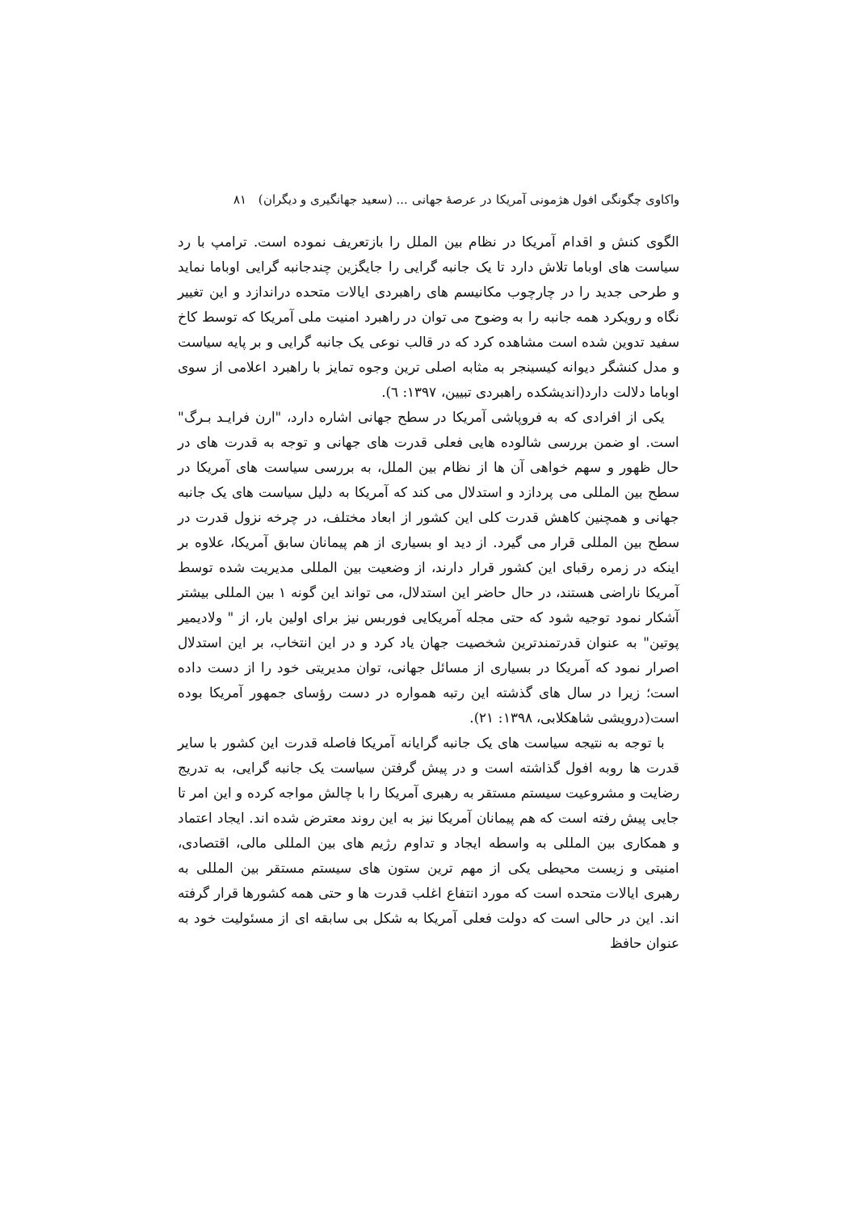واکاوی چگونگی افول هژمونی آمریکا در عرصهٔ جهانی ... (سعید جهانگیری و دیگران) ۸۱
الگوی کنش و اقدام آمریکا در نظام بین الملل را بازتعریف نموده است. ترامپ با رد سیاست های اوباما تلاش دارد تا یک جانبه گرایی را جایگزین چندجانبه گرایی اوباما نماید و طرحی جدید را در چارچوب مکانیسم های راهبردی ایالات متحده دراندازد و این تغییر نگاه و رویکرد همه جانبه را به وضوح می توان در راهبرد امنیت ملی آمریکا که توسط کاخ سفید تدوین شده است مشاهده کرد که در قالب نوعی یک جانبه گرایی و بر پایه سیاست و مدل کنشگر دیوانه کیسینجر به مثابه اصلی ترین وجوه تمایز با راهبرد اعلامی از سوی اوباما دلالت دارد(اندیشکده راهبردی تبیین، ۱۳۹۷: ٦).
یکی از افرادی که به فروپاشی آمریکا در سطح جهانی اشاره دارد، "ارن فرایـد بـرگ" است. او ضمن بررسی شالوده هایی فعلی قدرت های جهانی و توجه به قدرت های در حال ظهور و سهم خواهی آن ها از نظام بین الملل، به بررسی سیاست های آمریکا در سطح بین المللی می پردازد و استدلال می کند که آمریکا به دلیل سیاست های یک جانبه جهانی و همچنین کاهش قدرت کلی این کشور از ابعاد مختلف، در چرخه نزول قدرت در سطح بین المللی قرار می گیرد. از دید او بسیاری از هم پیمانان سابق آمریکا، علاوه بر اینکه در زمره رقبای این کشور قرار دارند، از وضعیت بین المللی مدیریت شده توسط آمریکا ناراضی هستند، در حال حاضر این استدلال، می تواند این گونه ۱ بین المللی بیشتر آشکار نمود توجیه شود که حتی مجله آمریکایی فوربس نیز برای اولین بار، از " ولادیمیر پوتین" به عنوان قدرتمندترین شخصیت جهان یاد کرد و در این انتخاب، بر این استدلال اصرار نمود که آمریکا در بسیاری از مسائل جهانی، توان مدیریتی خود را از دست داده است؛ زیرا در سال های گذشته این رتبه همواره در دست رؤسای جمهور آمریکا بوده است(درویشی شاهکلابی، ۱۳۹۸: ۲۱).
با توجه به نتیجه سیاست های یک جانبه گرایانه آمریکا فاصله قدرت این کشور با سایر قدرت ها روبه افول گذاشته است و در پیش گرفتن سیاست یک جانبه گرایی، به تدریج رضایت و مشروعیت سیستم مستقر به رهبری آمریکا را با چالش مواجه کرده و این امر تا جایی پیش رفته است که هم پیمانان آمریکا نیز به این روند معترض شده اند. ایجاد اعتماد و همکاری بین المللی به واسطه ایجاد و تداوم رژیم های بین المللی مالی، اقتصادی، امنیتی و زیست محیطی یکی از مهم ترین ستون های سیستم مستقر بین المللی به رهبری ایالات متحده است که مورد انتفاع اغلب قدرت ها و حتی همه کشورها قرار گرفته اند. این در حالی است که دولت فعلی آمریکا به شکل بی سابقه ای از مسئولیت خود به عنوان حافظ